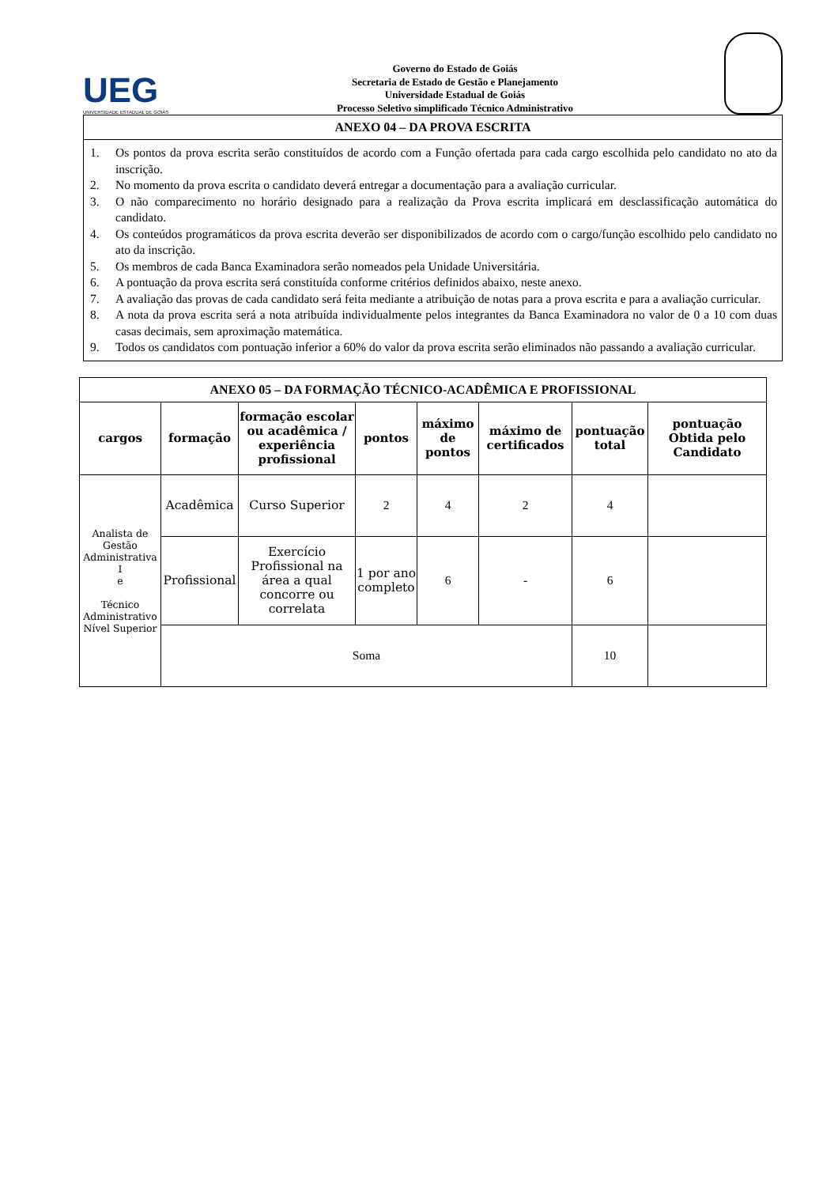UEG
UNIVERSIDADE ESTADUAL DE GOIÁS
Governo do Estado de Goiás
Secretaria de Estado de Gestão e Planejamento
Universidade Estadual de Goiás
Processo Seletivo simplificado Técnico Administrativo
ANEXO 04 – DA PROVA ESCRITA
1. Os pontos da prova escrita serão constituídos de acordo com a Função ofertada para cada cargo escolhida pelo candidato no ato da inscrição.
2. No momento da prova escrita o candidato deverá entregar a documentação para a avaliação curricular.
3. O não comparecimento no horário designado para a realização da Prova escrita implicará em desclassificação automática do candidato.
4. Os conteúdos programáticos da prova escrita deverão ser disponibilizados de acordo com o cargo/função escolhido pelo candidato no ato da inscrição.
5. Os membros de cada Banca Examinadora serão nomeados pela Unidade Universitária.
6. A pontuação da prova escrita será constituída conforme critérios definidos abaixo, neste anexo.
7. A avaliação das provas de cada candidato será feita mediante a atribuição de notas para a prova escrita e para a avaliação curricular.
8. A nota da prova escrita será a nota atribuída individualmente pelos integrantes da Banca Examinadora no valor de 0 a 10 com duas casas decimais, sem aproximação matemática.
9. Todos os candidatos com pontuação inferior a 60% do valor da prova escrita serão eliminados não passando a avaliação curricular.
| ANEXO 05 – DA FORMAÇÃO TÉCNICO-ACADÊMICA E PROFISSIONAL | | | | | | | |
| --- | --- | --- | --- | --- | --- | --- | --- |
| cargos | formação | formação escolar ou acadêmica / experiência profissional | pontos | máximo de pontos | máximo de certificados | pontuação total | pontuação Obtida pelo Candidato |
| Analista de Gestão Administrativa I e Técnico Administrativo Nível Superior | Acadêmica | Curso Superior | 2 | 4 | 2 | 4 | |
| | Profissional | Exercício Profissional na área a qual concorre ou correlata | 1 por ano completo | 6 | - | 6 | |
| | Soma | | | | | 10 | |